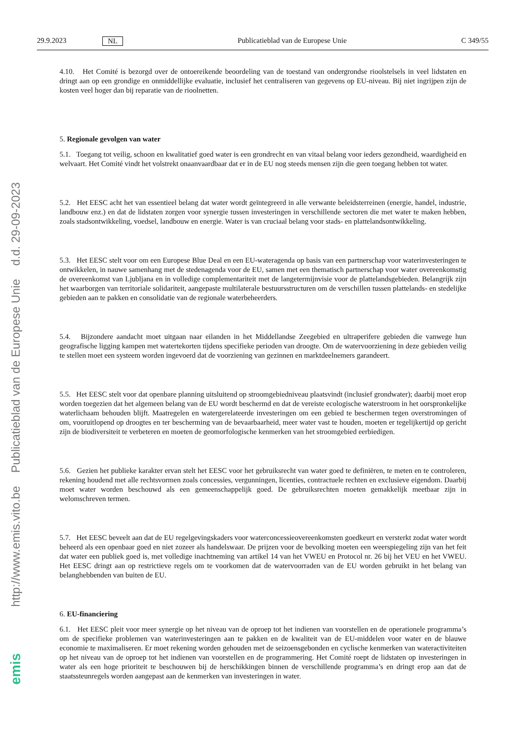29.9.2023 NL Publicatieblad van de Europese Unie C 349/55
http://www.emis.vito.be Publicatieblad van de Europese Unie d.d. 29-09-2023
emis
4.10. Het Comité is bezorgd over de ontoereikende beoordeling van de toestand van ondergrondse rioolstelsels in veel lidstaten en dringt aan op een grondige en onmiddellijke evaluatie, inclusief het centraliseren van gegevens op EU-niveau. Bij niet ingrijpen zijn de kosten veel hoger dan bij reparatie van de rioolnetten.
5. Regionale gevolgen van water
5.1. Toegang tot veilig, schoon en kwalitatief goed water is een grondrecht en van vitaal belang voor ieders gezondheid, waardigheid en welvaart. Het Comité vindt het volstrekt onaanvaardbaar dat er in de EU nog steeds mensen zijn die geen toegang hebben tot water.
5.2. Het EESC acht het van essentieel belang dat water wordt geïntegreerd in alle verwante beleidsterreinen (energie, handel, industrie, landbouw enz.) en dat de lidstaten zorgen voor synergie tussen investeringen in verschillende sectoren die met water te maken hebben, zoals stadsontwikkeling, voedsel, landbouw en energie. Water is van cruciaal belang voor stads- en plattelandsontwikkeling.
5.3. Het EESC stelt voor om een Europese Blue Deal en een EU-wateragenda op basis van een partnerschap voor waterinvesteringen te ontwikkelen, in nauwe samenhang met de stedenagenda voor de EU, samen met een thematisch partnerschap voor water overeenkomstig de overeenkomst van Ljubljana en in volledige complementariteit met de langetermijnvisie voor de plattelandsgebieden. Belangrijk zijn het waarborgen van territoriale solidariteit, aangepaste multilaterale bestuursstructuren om de verschillen tussen plattelands- en stedelijke gebieden aan te pakken en consolidatie van de regionale waterbeheerders.
5.4. Bijzondere aandacht moet uitgaan naar eilanden in het Middellandse Zeegebied en ultraperifere gebieden die vanwege hun geografische ligging kampen met watertekorten tijdens specifieke perioden van droogte. Om de watervoorziening in deze gebieden veilig te stellen moet een systeem worden ingevoerd dat de voorziening van gezinnen en marktdeelnemers garandeert.
5.5. Het EESC stelt voor dat openbare planning uitsluitend op stroomgebiedniveau plaatsvindt (inclusief grondwater); daarbij moet erop worden toegezien dat het algemeen belang van de EU wordt beschermd en dat de vereiste ecologische waterstroom in het oorspronkelijke waterlichaam behouden blijft. Maatregelen en watergerelateerde investeringen om een gebied te beschermen tegen overstromingen of om, vooruitlopend op droogtes en ter bescherming van de bevaarbaarheid, meer water vast te houden, moeten er tegelijkertijd op gericht zijn de biodiversiteit te verbeteren en moeten de geomorfologische kenmerken van het stroomgebied eerbiedigen.
5.6. Gezien het publieke karakter ervan stelt het EESC voor het gebruiksrecht van water goed te definiëren, te meten en te controleren, rekening houdend met alle rechtsvormen zoals concessies, vergunningen, licenties, contractuele rechten en exclusieve eigendom. Daarbij moet water worden beschouwd als een gemeenschappelijk goed. De gebruiksrechten moeten gemakkelijk meetbaar zijn in welomschreven termen.
5.7. Het EESC beveelt aan dat de EU regelgevingskaders voor waterconcessieovereenkomsten goedkeurt en versterkt zodat water wordt beheerd als een openbaar goed en niet zozeer als handelswaar. De prijzen voor de bevolking moeten een weerspiegeling zijn van het feit dat water een publiek goed is, met volledige inachtneming van artikel 14 van het VWEU en Protocol nr. 26 bij het VEU en het VWEU. Het EESC dringt aan op restrictieve regels om te voorkomen dat de watervoorraden van de EU worden gebruikt in het belang van belanghebbenden van buiten de EU.
6. EU-financiering
6.1. Het EESC pleit voor meer synergie op het niveau van de oproep tot het indienen van voorstellen en de operationele programma’s om de specifieke problemen van waterinvesteringen aan te pakken en de kwaliteit van de EU-middelen voor water en de blauwe economie te maximaliseren. Er moet rekening worden gehouden met de seizoensgebonden en cyclische kenmerken van wateractiviteiten op het niveau van de oproep tot het indienen van voorstellen en de programmering. Het Comité roept de lidstaten op investeringen in water als een hoge prioriteit te beschouwen bij de herschikkingen binnen de verschillende programma’s en dringt erop aan dat de staatssteunregels worden aangepast aan de kenmerken van investeringen in water.